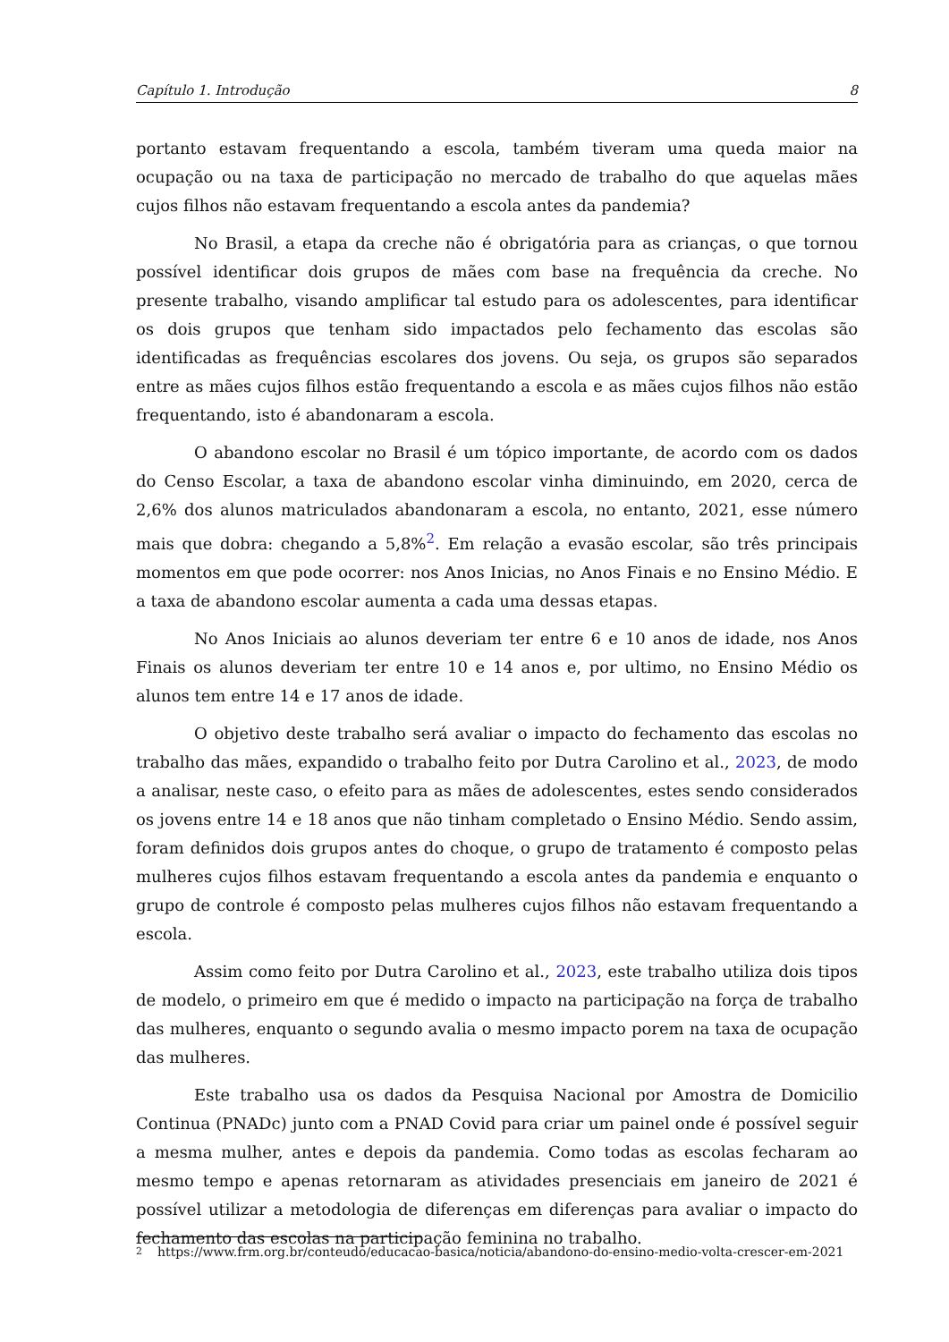Capítulo 1. Introdução 8
portanto estavam frequentando a escola, também tiveram uma queda maior na ocupação ou na taxa de participação no mercado de trabalho do que aquelas mães cujos filhos não estavam frequentando a escola antes da pandemia?
No Brasil, a etapa da creche não é obrigatória para as crianças, o que tornou possível identificar dois grupos de mães com base na frequência da creche. No presente trabalho, visando amplificar tal estudo para os adolescentes, para identificar os dois grupos que tenham sido impactados pelo fechamento das escolas são identificadas as frequências escolares dos jovens. Ou seja, os grupos são separados entre as mães cujos filhos estão frequentando a escola e as mães cujos filhos não estão frequentando, isto é abandonaram a escola.
O abandono escolar no Brasil é um tópico importante, de acordo com os dados do Censo Escolar, a taxa de abandono escolar vinha diminuindo, em 2020, cerca de 2,6% dos alunos matriculados abandonaram a escola, no entanto, 2021, esse número mais que dobra: chegando a 5,8%<sup>2</sup>. Em relação a evasão escolar, são três principais momentos em que pode ocorrer: nos Anos Inicias, no Anos Finais e no Ensino Médio. E a taxa de abandono escolar aumenta a cada uma dessas etapas.
No Anos Iniciais ao alunos deveriam ter entre 6 e 10 anos de idade, nos Anos Finais os alunos deveriam ter entre 10 e 14 anos e, por ultimo, no Ensino Médio os alunos tem entre 14 e 17 anos de idade.
O objetivo deste trabalho será avaliar o impacto do fechamento das escolas no trabalho das mães, expandido o trabalho feito por Dutra Carolino et al., 2023, de modo a analisar, neste caso, o efeito para as mães de adolescentes, estes sendo considerados os jovens entre 14 e 18 anos que não tinham completado o Ensino Médio. Sendo assim, foram definidos dois grupos antes do choque, o grupo de tratamento é composto pelas mulheres cujos filhos estavam frequentando a escola antes da pandemia e enquanto o grupo de controle é composto pelas mulheres cujos filhos não estavam frequentando a escola.
Assim como feito por Dutra Carolino et al., 2023, este trabalho utiliza dois tipos de modelo, o primeiro em que é medido o impacto na participação na força de trabalho das mulheres, enquanto o segundo avalia o mesmo impacto porem na taxa de ocupação das mulheres.
Este trabalho usa os dados da Pesquisa Nacional por Amostra de Domicilio Continua (PNADc) junto com a PNAD Covid para criar um painel onde é possível seguir a mesma mulher, antes e depois da pandemia. Como todas as escolas fecharam ao mesmo tempo e apenas retornaram as atividades presenciais em janeiro de 2021 é possível utilizar a metodologia de diferenças em diferenças para avaliar o impacto do fechamento das escolas na participação feminina no trabalho.
2 https://www.frm.org.br/conteudo/educacao-basica/noticia/abandono-do-ensino-medio-volta-crescer-em-2021